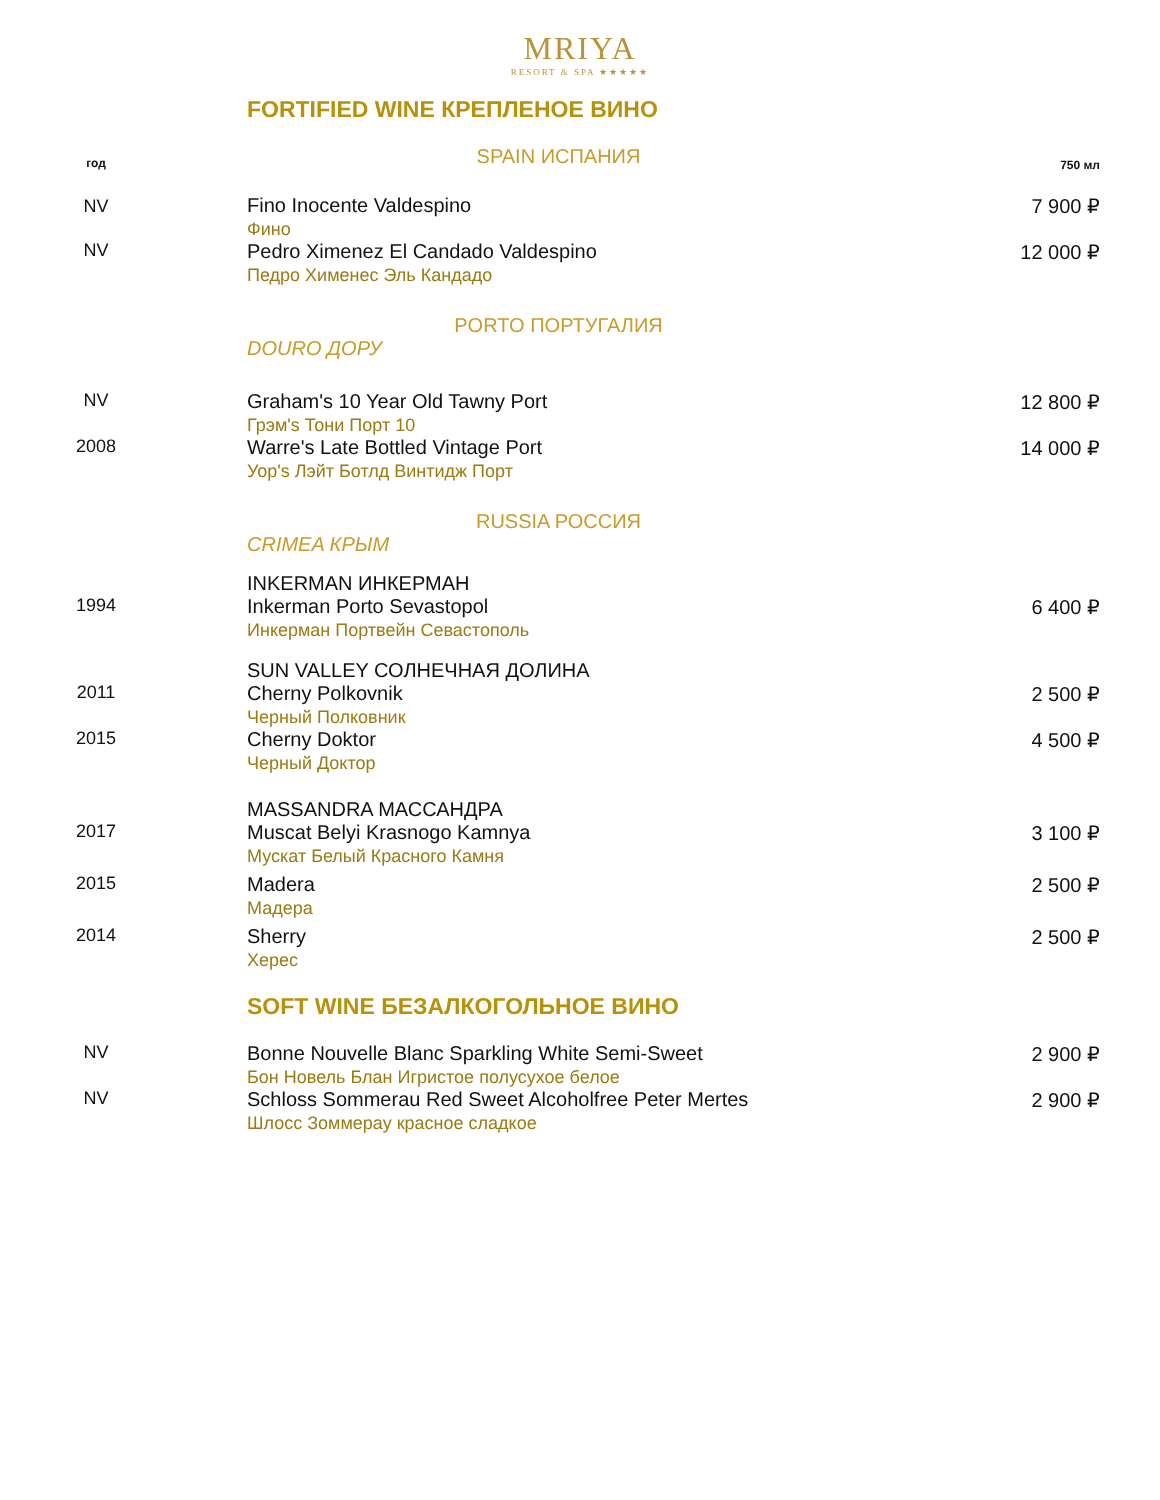MRIYA
RESORT & SPA ★★★★★
FORTIFIED WINE КРЕПЛЕНОЕ ВИНО
| год | SPAIN ИСПАНИЯ | 750 мл |
| NV | Fino Inocente Valdespino Фино | 7 900 ₽ |
| NV | Pedro Ximenez El Candado Valdespino Педро Хименес Эль Кандадо | 12 000 ₽ |
| | PORTO ПОРТУГАЛИЯ | |
| | DOURO ДОРУ | |
| NV | Graham's 10 Year Old Tawny Port Грэм's Тони Порт 10 | 12 800 ₽ |
| 2008 | Warre's Late Bottled Vintage Port Уор's Лэйт Ботлд Винтидж Порт | 14 000 ₽ |
| | RUSSIA РОССИЯ | |
| | CRIMEA КРЫМ | |
| | INKERMAN ИНКЕРМАН | |
| 1994 | Inkerman Porto Sevastopol Инкерман Портвейн Севастополь | 6 400 ₽ |
| | SUN VALLEY СОЛНЕЧНАЯ ДОЛИНА | |
| 2011 | Cherny Polkovnik Черный Полковник | 2 500 ₽ |
| 2015 | Cherny Doktor Черный Доктор | 4 500 ₽ |
| | MASSANDRA МАССАНДРА | |
| 2017 | Muscat Belyi Krasnogo Kamnya Мускат Белый Красного Камня | 3 100 ₽ |
| 2015 | Madera Мадера | 2 500 ₽ |
| 2014 | Sherry Херес | 2 500 ₽ |
SOFT WINE БЕЗАЛКОГОЛЬНОЕ ВИНО
| NV | Bonne Nouvelle Blanc Sparkling White Semi-Sweet Бон Новель Блан Игристое полусухое белое | 2 900 ₽ |
| NV | Schloss Sommerau Red Sweet Alcoholfree Peter Mertes Шлосс Зоммерау красное сладкое | 2 900 ₽ |